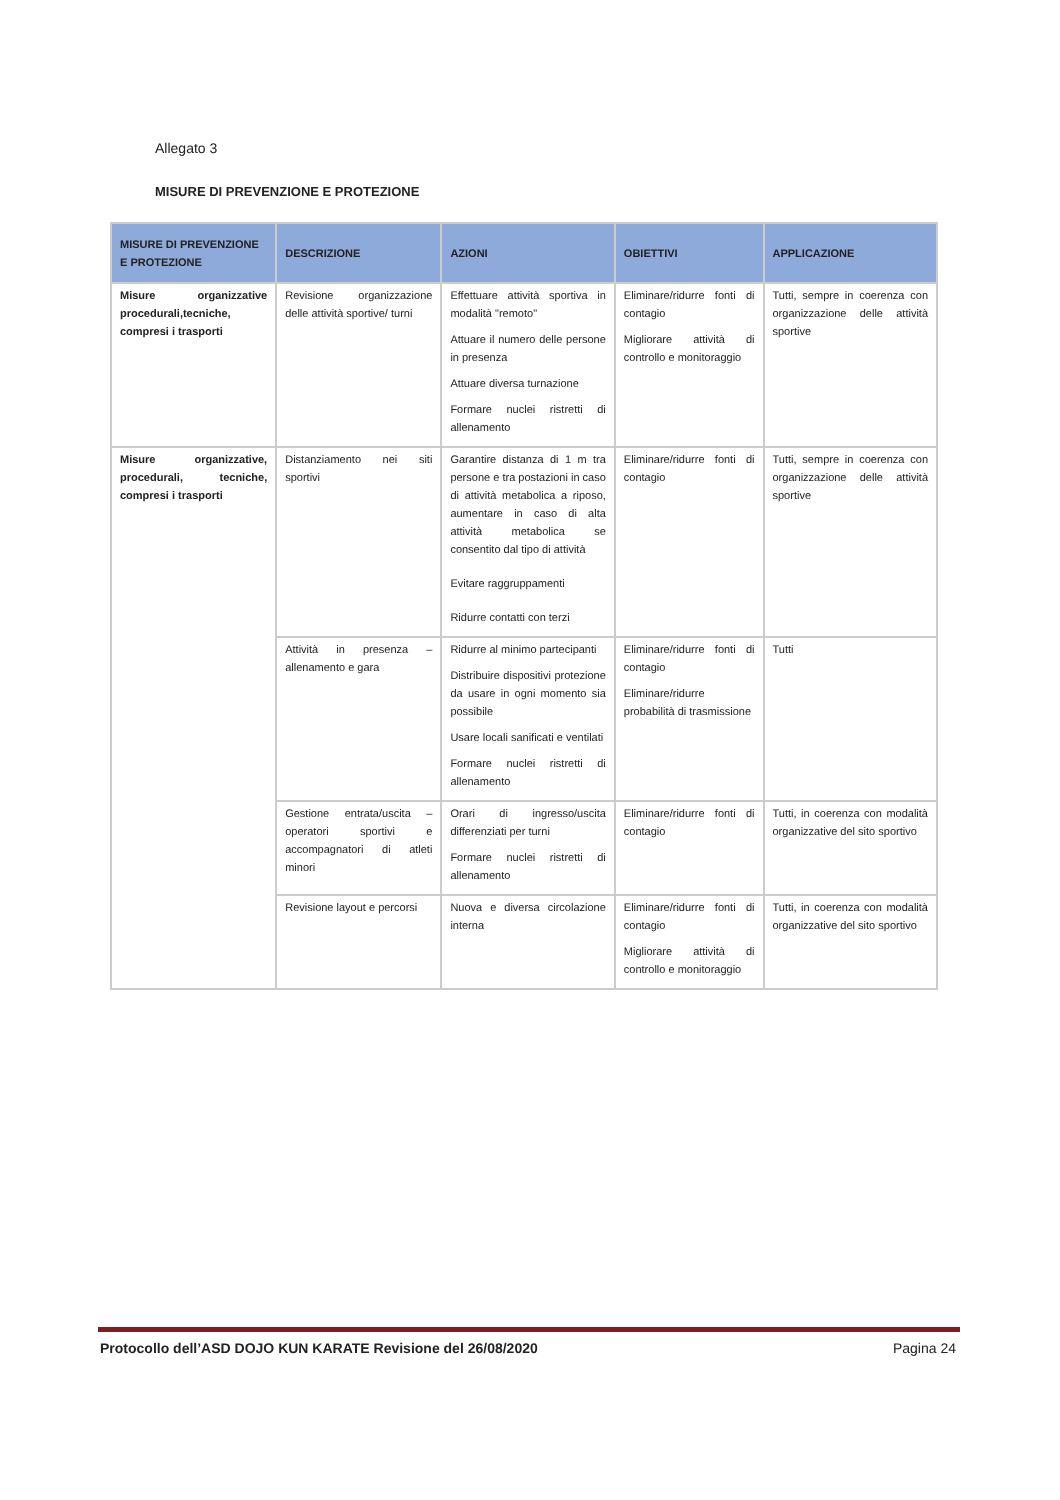Allegato 3
MISURE DI PREVENZIONE E PROTEZIONE
| MISURE DI PREVENZIONE E PROTEZIONE | DESCRIZIONE | AZIONI | OBIETTIVI | APPLICAZIONE |
| --- | --- | --- | --- | --- |
| Misure organizzative procedurali,tecniche, compresi i trasporti | Revisione organizzazione delle attività sportive/ turni | Effettuare attività sportiva in modalità "remoto" Attuare il numero delle persone in presenza Attuare diversa turnazione Formare nuclei ristretti di allenamento | Eliminare/ridurre fonti di contagio Migliorare attività di controllo e monitoraggio | Tutti, sempre in coerenza con organizzazione delle attività sportive |
| Misure organizzative, procedurali, tecniche, compresi i trasporti | Distanziamento nei siti sportivi | Garantire distanza di 1 m tra persone e tra postazioni in caso di attività metabolica a riposo, aumentare in caso di alta attività metabolica se consentito dal tipo di attività Evitare raggruppamenti Ridurre contatti con terzi | Eliminare/ridurre fonti di contagio | Tutti, sempre in coerenza con organizzazione delle attività sportive |
| | Attività in presenza – allenamento e gara | Ridurre al minimo partecipanti Distribuire dispositivi protezione da usare in ogni momento sia possibile Usare locali sanificati e ventilati Formare nuclei ristretti di allenamento | Eliminare/ridurre fonti di contagio Eliminare/ridurre probabilità di trasmissione | Tutti |
| | Gestione entrata/uscita – operatori sportivi e accompagnatori di atleti minori | Orari di ingresso/uscita differenziati per turni Formare nuclei ristretti di allenamento | Eliminare/ridurre fonti di contagio | Tutti, in coerenza con modalità organizzative del sito sportivo |
| | Revisione layout e percorsi | Nuova e diversa circolazione interna | Eliminare/ridurre fonti di contagio Migliorare attività di controllo e monitoraggio | Tutti, in coerenza con modalità organizzative del sito sportivo |
Protocollo dell’ASD DOJO KUN KARATE Revisione del 26/08/2020 Pagina 24